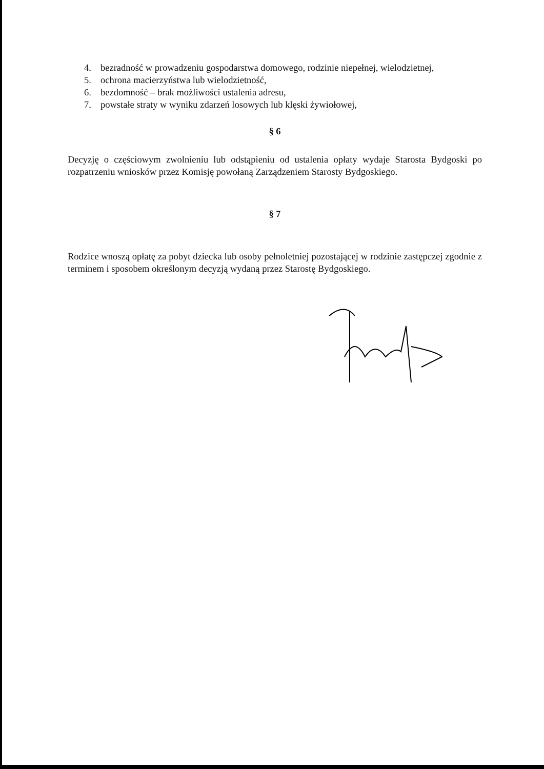4. bezradność w prowadzeniu gospodarstwa domowego, rodzinie niepełnej, wielodzietnej,
5. ochrona macierzyństwa lub wielodzietność,
6. bezdomność – brak możliwości ustalenia adresu,
7. powstałe straty w wyniku zdarzeń losowych lub klęski żywiołowej,
§ 6
Decyzję o częściowym zwolnieniu lub odstąpieniu od ustalenia opłaty wydaje Starosta Bydgoski po rozpatrzeniu wniosków przez Komisję powołaną Zarządzeniem Starosty Bydgoskiego.
§ 7
Rodzice wnoszą opłatę za pobyt dziecka lub osoby pełnoletniej pozostającej w rodzinie zastępczej zgodnie z terminem i sposobem określonym decyzją wydaną przez Starostę Bydgoskiego.